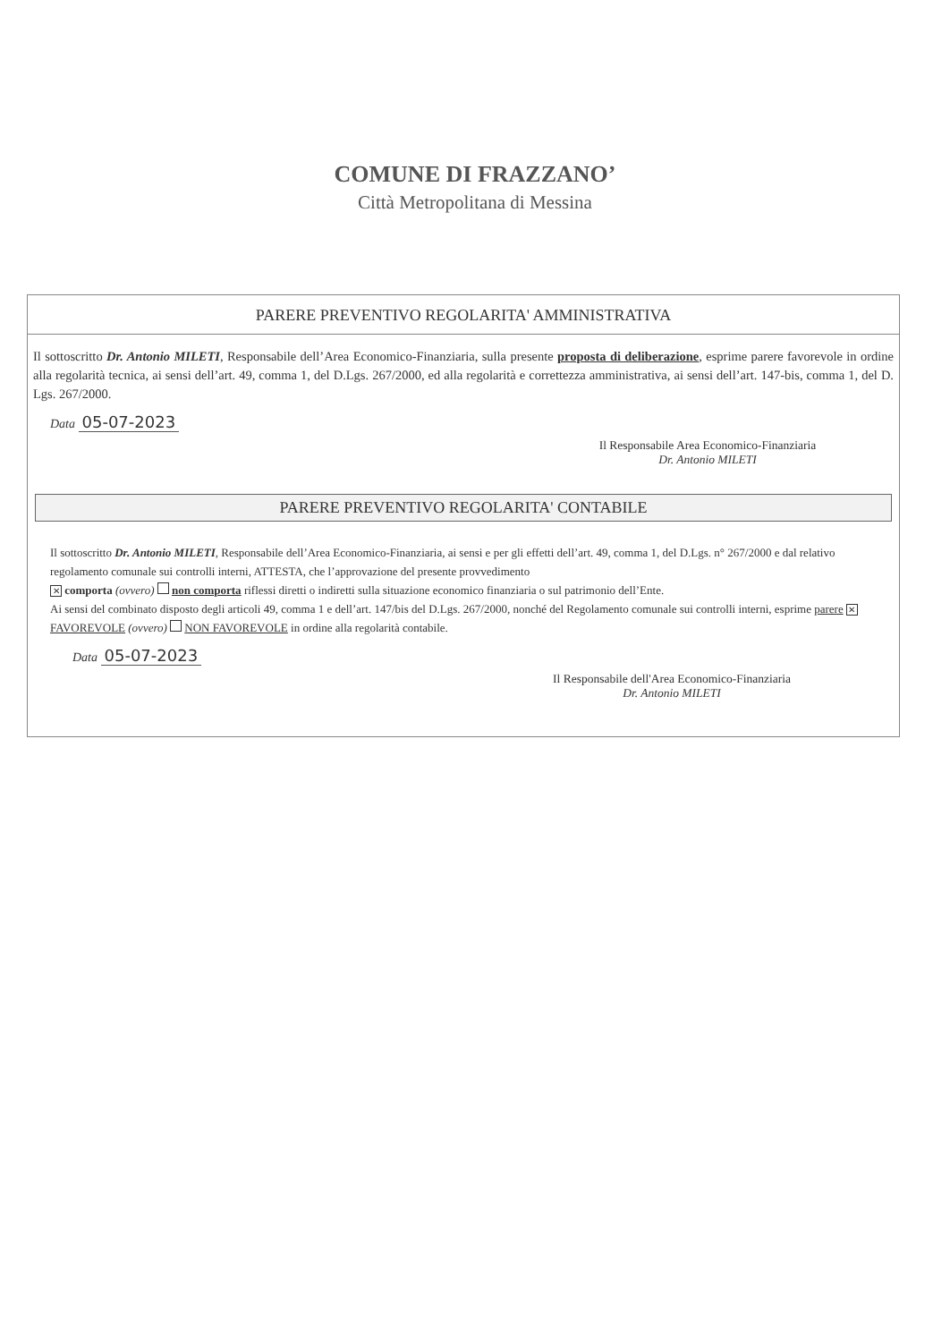COMUNE DI FRAZZANO’
Città Metropolitana di Messina
PARERE PREVENTIVO REGOLARITA' AMMINISTRATIVA
Il sottoscritto Dr. Antonio MILETI, Responsabile dell’Area Economico-Finanziaria, sulla presente proposta di deliberazione, esprime parere favorevole in ordine alla regolarità tecnica, ai sensi dell’art. 49, comma 1, del D.Lgs. 267/2000, ed alla regolarità e correttezza amministrativa, ai sensi dell’art. 147-bis, comma 1, del D. Lgs. 267/2000.
Data 05-07-2023
Il Responsabile Area Economico-Finanziaria
Dr. Antonio MILETI
PARERE PREVENTIVO REGOLARITA' CONTABILE
Il sottoscritto Dr. Antonio MILETI, Responsabile dell’Area Economico-Finanziaria, ai sensi e per gli effetti dell’art. 49, comma 1, del D.Lgs. n° 267/2000 e dal relativo regolamento comunale sui controlli interni, ATTESTA, che l’approvazione del presente provvedimento
✕ comporta (ovvero) non comporta riflessi diretti o indiretti sulla situazione economico finanziaria o sul patrimonio dell’Ente.
Ai sensi del combinato disposto degli articoli 49, comma 1 e dell’art. 147/bis del D.Lgs. 267/2000, nonché del Regolamento comunale sui controlli interni, esprime parere ✕ FAVOREVOLE (ovvero) NON FAVOREVOLE in ordine alla regolarità contabile.
Data 05-07-2023
Il Responsabile dell'Area Economico-Finanziaria
Dr. Antonio MILETI